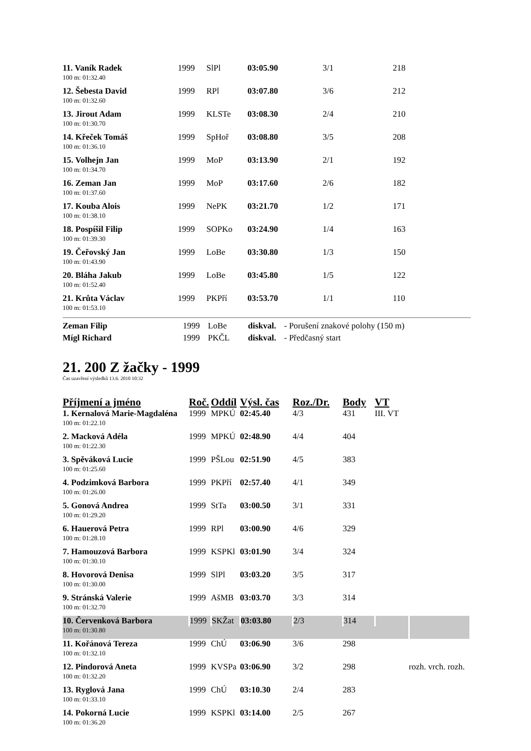| 11. Vaník Radek | 1999 | SlPl | 03:05.90 | 3/1 | 218 |
| 100 m: 01:32.40 | | | | | |
| 12. Šebesta David | 1999 | RPl | 03:07.80 | 3/6 | 212 |
| 100 m: 01:32.60 | | | | | |
| 13. Jirout Adam | 1999 | KLSTe | 03:08.30 | 2/4 | 210 |
| 100 m: 01:30.70 | | | | | |
| 14. Křeček Tomáš | 1999 | SpHoř | 03:08.80 | 3/5 | 208 |
| 100 m: 01:36.10 | | | | | |
| 15. Volhejn Jan | 1999 | MoP | 03:13.90 | 2/1 | 192 |
| 100 m: 01:34.70 | | | | | |
| 16. Zeman Jan | 1999 | MoP | 03:17.60 | 2/6 | 182 |
| 100 m: 01:37.60 | | | | | |
| 17. Kouba Alois | 1999 | NePK | 03:21.70 | 1/2 | 171 |
| 100 m: 01:38.10 | | | | | |
| 18. Pospíšil Filip | 1999 | SOPKo | 03:24.90 | 1/4 | 163 |
| 100 m: 01:39.30 | | | | | |
| 19. Čeřovský Jan | 1999 | LoBe | 03:30.80 | 1/3 | 150 |
| 100 m: 01:43.90 | | | | | |
| 20. Bláha Jakub | 1999 | LoBe | 03:45.80 | 1/5 | 122 |
| 100 m: 01:52.40 | | | | | |
| 21. Krůta Václav | 1999 | PKPří | 03:53.70 | 1/1 | 110 |
| 100 m: 01:53.10 | | | | | |
| Zeman Filip | 1999 | LoBe | diskval. | - Porušení znakové polohy (150 m) |
| Mígl Richard | 1999 | PKČL | diskval. | - Předčasný start |
21. 200 Z žačky - 1999
Čas uzavření výsledků 13.6. 2010 10:32
| Příjmení a jméno | Roč. | Oddíl | Výsl. čas | Roz./Dr. | Body | VT | |
| 1. Kernalová Marie-Magdaléna | 1999 | MPKÚ | 02:45.40 | 4/3 | 431 | III. VT | |
| 100 m: 01:22.10 | | | | | | | |
| 2. Macková Adéla | 1999 | MPKÚ | 02:48.90 | 4/4 | 404 | | |
| 100 m: 01:22.30 | | | | | | | |
| 3. Spěváková Lucie | 1999 | PŠLou | 02:51.90 | 4/5 | 383 | | |
| 100 m: 01:25.60 | | | | | | | |
| 4. Podzimková Barbora | 1999 | PKPří | 02:57.40 | 4/1 | 349 | | |
| 100 m: 01:26.00 | | | | | | | |
| 5. Gonová Andrea | 1999 | StTa | 03:00.50 | 3/1 | 331 | | |
| 100 m: 01:29.20 | | | | | | | |
| 6. Hauerová Petra | 1999 | RPl | 03:00.90 | 4/6 | 329 | | |
| 100 m: 01:28.10 | | | | | | | |
| 7. Hamouzová Barbora | 1999 | KSPKl | 03:01.90 | 3/4 | 324 | | |
| 100 m: 01:30.10 | | | | | | | |
| 8. Hovorová Denisa | 1999 | SlPl | 03:03.20 | 3/5 | 317 | | |
| 100 m: 01:30.00 | | | | | | | |
| 9. Stránská Valerie | 1999 | AšMB | 03:03.70 | 3/3 | 314 | | |
| 100 m: 01:32.70 | | | | | | | |
| 10. Červenková Barbora | 1999 | SKŽat | 03:03.80 | 2/3 | 314 | | |
| 100 m: 01:30.80 | | | | | | | |
| 11. Kořánová Tereza | 1999 | ChÚ | 03:06.90 | 3/6 | 298 | | |
| 100 m: 01:32.10 | | | | | | | |
| 12. Pindorová Aneta | 1999 | KVSPa | 03:06.90 | 3/2 | 298 | | rozh. vrch. rozh. |
| 100 m: 01:32.20 | | | | | | | |
| 13. Ryglová Jana | 1999 | ChÚ | 03:10.30 | 2/4 | 283 | | |
| 100 m: 01:33.10 | | | | | | | |
| 14. Pokorná Lucie | 1999 | KSPKl | 03:14.00 | 2/5 | 267 | | |
| 100 m: 01:36.20 | | | | | | | |